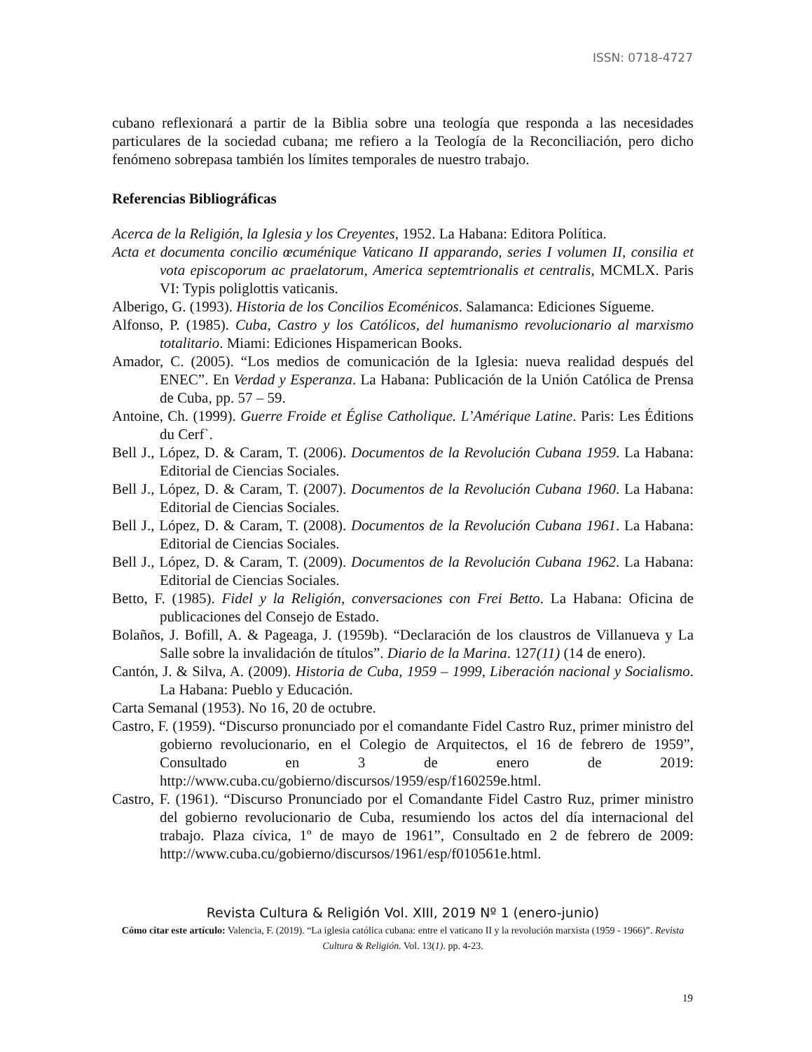ISSN: 0718-4727
cubano reflexionará a partir de la Biblia sobre una teología que responda a las necesidades particulares de la sociedad cubana; me refiero a la Teología de la Reconciliación, pero dicho fenómeno sobrepasa también los límites temporales de nuestro trabajo.
Referencias Bibliográficas
Acerca de la Religión, la Iglesia y los Creyentes, 1952. La Habana: Editora Política.
Acta et documenta concilio œcuménique Vaticano II apparando, series I volumen II, consilia et vota episcoporum ac praelatorum, America septemtrionalis et centralis, MCMLX. Paris VI: Typis poliglottis vaticanis.
Alberigo, G. (1993). Historia de los Concilios Ecoménicos. Salamanca: Ediciones Sígueme.
Alfonso, P. (1985). Cuba, Castro y los Católicos, del humanismo revolucionario al marxismo totalitario. Miami: Ediciones Hispamerican Books.
Amador, C. (2005). “Los medios de comunicación de la Iglesia: nueva realidad después del ENEC”. En Verdad y Esperanza. La Habana: Publicación de la Unión Católica de Prensa de Cuba, pp. 57 – 59.
Antoine, Ch. (1999). Guerre Froide et Église Catholique. L’Amérique Latine. Paris: Les Éditions du Cerf`.
Bell J., López, D. & Caram, T. (2006). Documentos de la Revolución Cubana 1959. La Habana: Editorial de Ciencias Sociales.
Bell J., López, D. & Caram, T. (2007). Documentos de la Revolución Cubana 1960. La Habana: Editorial de Ciencias Sociales.
Bell J., López, D. & Caram, T. (2008). Documentos de la Revolución Cubana 1961. La Habana: Editorial de Ciencias Sociales.
Bell J., López, D. & Caram, T. (2009). Documentos de la Revolución Cubana 1962. La Habana: Editorial de Ciencias Sociales.
Betto, F. (1985). Fidel y la Religión, conversaciones con Frei Betto. La Habana: Oficina de publicaciones del Consejo de Estado.
Bolaños, J. Bofill, A. & Pageaga, J. (1959b). “Declaración de los claustros de Villanueva y La Salle sobre la invalidación de títulos”. Diario de la Marina. 127(11) (14 de enero).
Cantón, J. & Silva, A. (2009). Historia de Cuba, 1959 – 1999, Liberación nacional y Socialismo. La Habana: Pueblo y Educación.
Carta Semanal (1953). No 16, 20 de octubre.
Castro, F. (1959). “Discurso pronunciado por el comandante Fidel Castro Ruz, primer ministro del gobierno revolucionario, en el Colegio de Arquitectos, el 16 de febrero de 1959”, Consultado en 3 de enero de 2019: http://www.cuba.cu/gobierno/discursos/1959/esp/f160259e.html.
Castro, F. (1961). “Discurso Pronunciado por el Comandante Fidel Castro Ruz, primer ministro del gobierno revolucionario de Cuba, resumiendo los actos del día internacional del trabajo. Plaza cívica, 1º de mayo de 1961”, Consultado en 2 de febrero de 2009: http://www.cuba.cu/gobierno/discursos/1961/esp/f010561e.html.
Revista Cultura & Religión Vol. XIII, 2019 Nº 1 (enero-junio)
Cómo citar este artículo: Valencia, F. (2019). “La iglesia católica cubana: entre el vaticano II y la revolución marxista (1959 - 1966)”. Revista Cultura & Religión. Vol. 13(1). pp. 4-23.
19